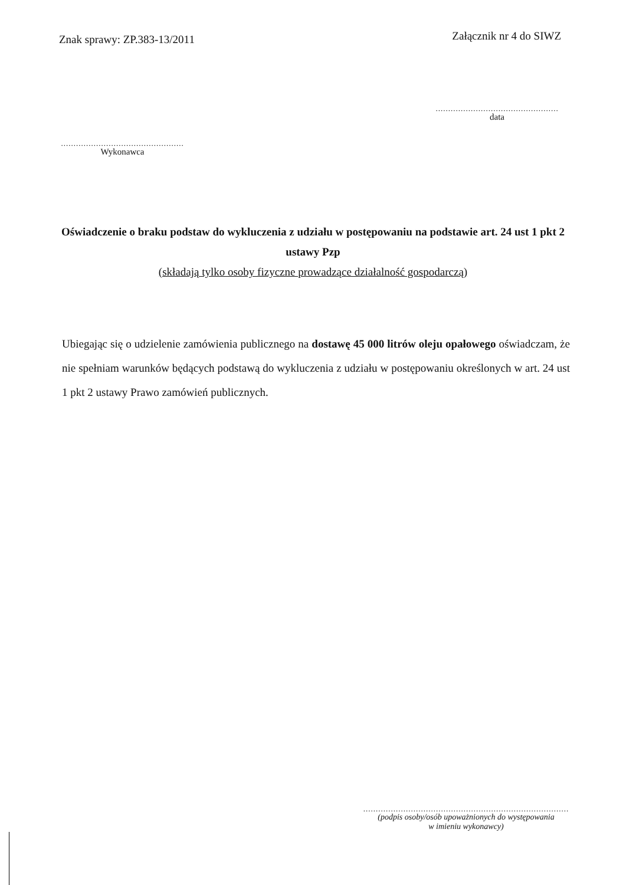Znak sprawy: ZP.383-13/2011
Załącznik nr 4 do SIWZ
.................................................
data
.................................................
Wykonawca
Oświadczenie o braku podstaw do wykluczenia z udziału w postępowaniu na podstawie art. 24 ust 1 pkt 2 ustawy Pzp
(składają tylko osoby fizyczne prowadzące działalność gospodarczą)
Ubiegając się o udzielenie zamówienia publicznego na dostawę 45 000 litrów oleju opałowego oświadczam, że nie spełniam warunków będących podstawą do wykluczenia z udziału w postępowaniu określonych w art. 24 ust 1 pkt 2 ustawy Prawo zamówień publicznych.
..................................................................................
(podpis osoby/osób upoważnionych do występowania
w imieniu wykonawcy)